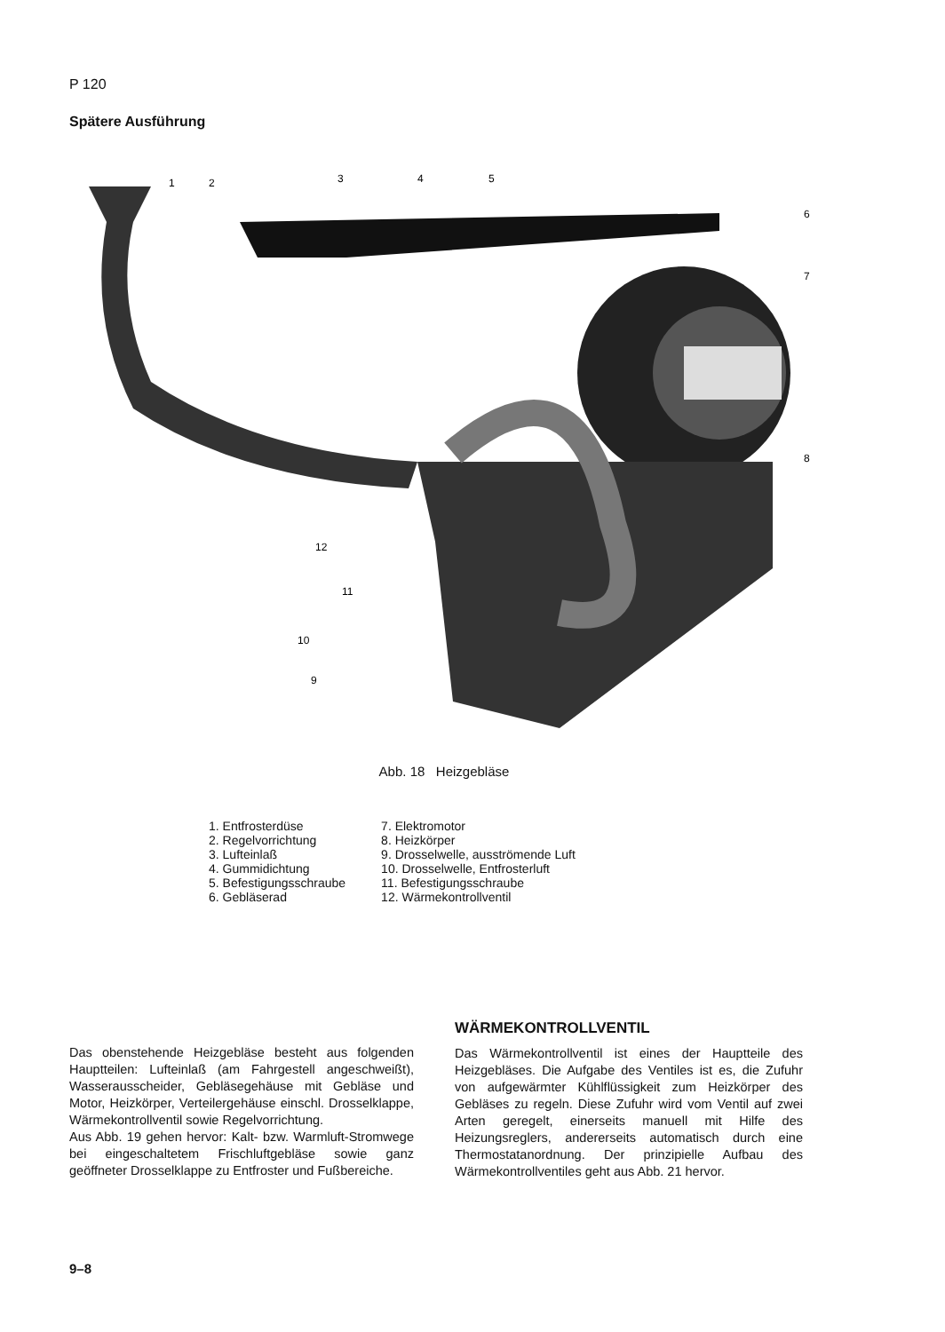P 120
Spätere Ausführung
1
2
3
4
5
6
7
8
9
10
11
12
Abb. 18 Heizgebläse
1. Entfrosterdüse
2. Regelvorrichtung
3. Lufteinlaß
4. Gummidichtung
5. Befestigungsschraube
6. Gebläserad
7. Elektromotor
8. Heizkörper
9. Drosselwelle, ausströmende Luft
10. Drosselwelle, Entfrosterluft
11. Befestigungsschraube
12. Wärmekontrollventil
Das obenstehende Heizgebläse besteht aus folgenden Hauptteilen: Lufteinlaß (am Fahrgestell angeschweißt), Wasserausscheider, Gebläsegehäuse mit Gebläse und Motor, Heizkörper, Verteilergehäuse einschl. Drosselklappe, Wärmekontrollventil sowie Regelvorrichtung.
Aus Abb. 19 gehen hervor: Kalt- bzw. Warmluft-Stromwege bei eingeschaltetem Frischluftgebläse sowie ganz geöffneter Drosselklappe zu Entfroster und Fußbereiche.
WÄRMEKONTROLLVENTIL
Das Wärmekontrollventil ist eines der Hauptteile des Heizgebläses. Die Aufgabe des Ventiles ist es, die Zufuhr von aufgewärmter Kühlflüssigkeit zum Heizkörper des Gebläses zu regeln. Diese Zufuhr wird vom Ventil auf zwei Arten geregelt, einerseits manuell mit Hilfe des Heizungsreglers, andererseits automatisch durch eine Thermostatanordnung. Der prinzipielle Aufbau des Wärmekontrollventiles geht aus Abb. 21 hervor.
9–8